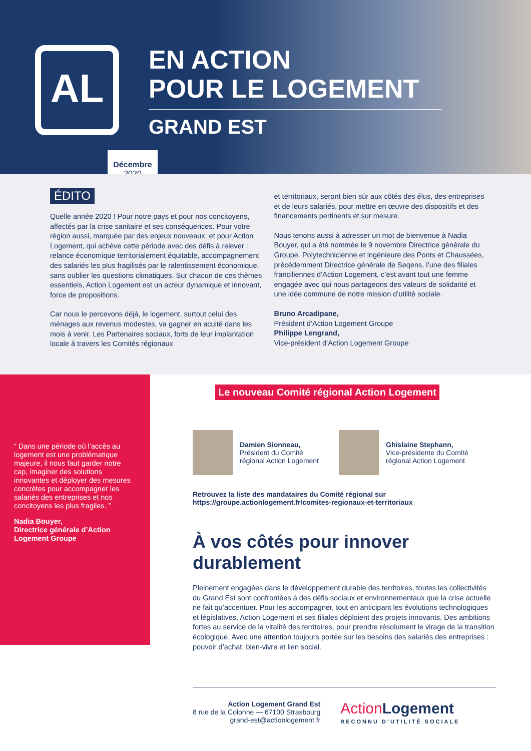AL
EN ACTION
POUR LE LOGEMENT
GRAND EST
Décembre
2020
ÉDITO
Quelle année 2020 ! Pour notre pays et pour nos concitoyens, affectés par la crise sanitaire et ses conséquences. Pour votre région aussi, marquée par des enjeux nouveaux, et pour Action Logement, qui achève cette période avec des défis à relever : relance économique territorialement équitable, accompagnement des salariés les plus fragilisés par le ralentissement économique, sans oublier les questions climatiques. Sur chacun de ces thèmes essentiels, Action Logement est un acteur dynamique et innovant, force de propositions.
Car nous le percevons déjà, le logement, surtout celui des ménages aux revenus modestes, va gagner en acuité dans les mois à venir. Les Partenaires sociaux, forts de leur implantation locale à travers les Comités régionaux
et territoriaux, seront bien sûr aux côtés des élus, des entreprises et de leurs salariés, pour mettre en œuvre des dispositifs et des financements pertinents et sur mesure.
Nous tenons aussi à adresser un mot de bienvenue à Nadia Bouyer, qui a été nommée le 9 novembre Directrice générale du Groupe. Polytechnicienne et ingénieure des Ponts et Chaussées, précédemment Directrice générale de Seqens, l’une des filiales franciliennes d’Action Logement, c’est avant tout une femme engagée avec qui nous partageons des valeurs de solidarité et une idée commune de notre mission d’utilité sociale.
Bruno Arcadipane,
Président d’Action Logement Groupe
Philippe Lengrand,
Vice-président d’Action Logement Groupe
“ Dans une période où l’accès au logement est une problématique majeure, il nous faut garder notre cap, imaginer des solutions innovantes et déployer des mesures concrètes pour accompagner les salariés des entreprises et nos concitoyens les plus fragiles. ”
Nadia Bouyer,
Directrice générale d’Action Logement Groupe
Le nouveau Comité régional Action Logement
Damien Sionneau,
Président du Comité
régional Action Logement
Ghislaine Stephann,
Vice-présidente du Comité
régional Action Logement
Retrouvez la liste des mandataires du Comité régional sur
https://groupe.actionlogement.fr/comites-regionaux-et-territoriaux
À vos côtés pour innover durablement
Pleinement engagées dans le développement durable des territoires, toutes les collectivités du Grand Est sont confrontées à des défis sociaux et environnementaux que la crise actuelle ne fait qu’accentuer. Pour les accompagner, tout en anticipant les évolutions technologiques et législatives, Action Logement et ses filiales déploient des projets innovants. Des ambitions fortes au service de la vitalité des territoires, pour prendre résolument le virage de la transition écologique. Avec une attention toujours portée sur les besoins des salariés des entreprises : pouvoir d’achat, bien-vivre et lien social.
Action Logement Grand Est
8 rue de la Colonne — 67100 Strasbourg
grand-est@actionlogement.fr
Action Logement
RECONNU D’UTILITÉ SOCIALE